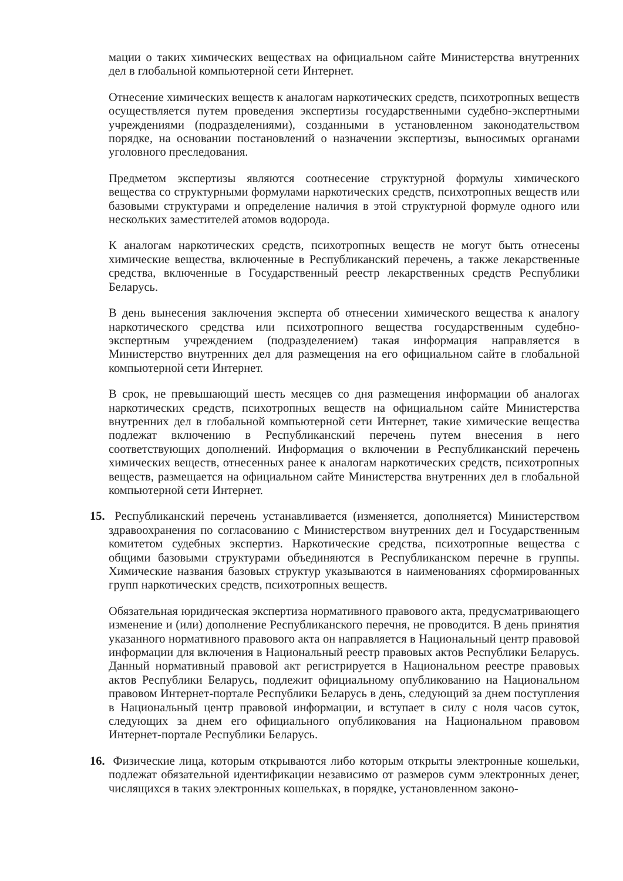мации о таких химических веществах на официальном сайте Министерства внутренних дел в глобальной компьютерной сети Интернет.
Отнесение химических веществ к аналогам наркотических средств, психотропных веществ осуществляется путем проведения экспертизы государственными судебно-экспертными учреждениями (подразделениями), созданными в установленном законодательством порядке, на основании постановлений о назначении экспертизы, выносимых органами уголовного преследования.
Предметом экспертизы являются соотнесение структурной формулы химического вещества со структурными формулами наркотических средств, психотропных веществ или базовыми структурами и определение наличия в этой структурной формуле одного или нескольких заместителей атомов водорода.
К аналогам наркотических средств, психотропных веществ не могут быть отнесены химические вещества, включенные в Республиканский перечень, а также лекарственные средства, включенные в Государственный реестр лекарственных средств Республики Беларусь.
В день вынесения заключения эксперта об отнесении химического вещества к аналогу наркотического средства или психотропного вещества государственным судебно-экспертным учреждением (подразделением) такая информация направляется в Министерство внутренних дел для размещения на его официальном сайте в глобальной компьютерной сети Интернет.
В срок, не превышающий шесть месяцев со дня размещения информации об аналогах наркотических средств, психотропных веществ на официальном сайте Министерства внутренних дел в глобальной компьютерной сети Интернет, такие химические вещества подлежат включению в Республиканский перечень путем внесения в него соответствующих дополнений. Информация о включении в Республиканский перечень химических веществ, отнесенных ранее к аналогам наркотических средств, психотропных веществ, размещается на официальном сайте Министерства внутренних дел в глобальной компьютерной сети Интернет.
15. Республиканский перечень устанавливается (изменяется, дополняется) Министерством здравоохранения по согласованию с Министерством внутренних дел и Государственным комитетом судебных экспертиз. Наркотические средства, психотропные вещества с общими базовыми структурами объединяются в Республиканском перечне в группы. Химические названия базовых структур указываются в наименованиях сформированных групп наркотических средств, психотропных веществ.
Обязательная юридическая экспертиза нормативного правового акта, предусматривающего изменение и (или) дополнение Республиканского перечня, не проводится. В день принятия указанного нормативного правового акта он направляется в Национальный центр правовой информации для включения в Национальный реестр правовых актов Республики Беларусь. Данный нормативный правовой акт регистрируется в Национальном реестре правовых актов Республики Беларусь, подлежит официальному опубликованию на Национальном правовом Интернет-портале Республики Беларусь в день, следующий за днем поступления в Национальный центр правовой информации, и вступает в силу с ноля часов суток, следующих за днем его официального опубликования на Национальном правовом Интернет-портале Республики Беларусь.
16. Физические лица, которым открываются либо которым открыты электронные кошельки, подлежат обязательной идентификации независимо от размеров сумм электронных денег, числящихся в таких электронных кошельках, в порядке, установленном законо-